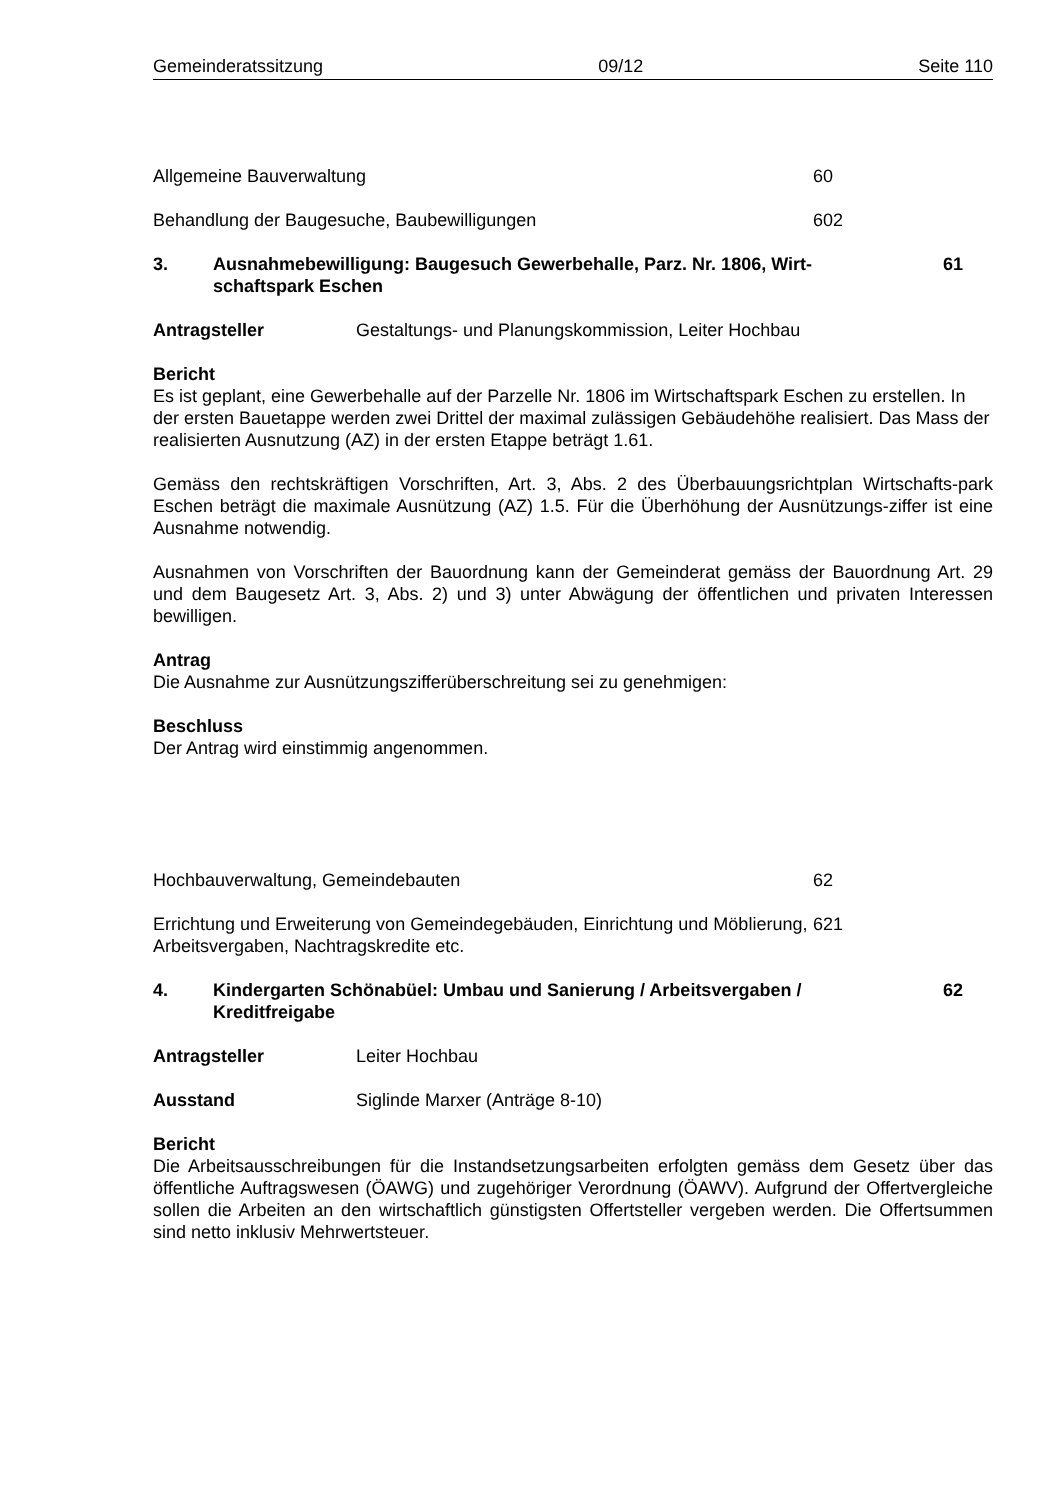Gemeinderatssitzung 09/12 Seite 110
Allgemeine Bauverwaltung 60
Behandlung der Baugesuche, Baubewilligungen 602
3. Ausnahmebewilligung: Baugesuch Gewerbehalle, Parz. Nr. 1806, Wirt-schaftspark Eschen 61
Antragsteller Gestaltungs- und Planungskommission, Leiter Hochbau
Bericht
Es ist geplant, eine Gewerbehalle auf der Parzelle Nr. 1806 im Wirtschaftspark Eschen zu erstellen. In der ersten Bauetappe werden zwei Drittel der maximal zulässigen Gebäudehöhe realisiert. Das Mass der realisierten Ausnutzung (AZ) in der ersten Etappe beträgt 1.61.
Gemäss den rechtskräftigen Vorschriften, Art. 3, Abs. 2 des Überbauungsrichtplan Wirtschafts-park Eschen beträgt die maximale Ausnützung (AZ) 1.5. Für die Überhöhung der Ausnützungs-ziffer ist eine Ausnahme notwendig.
Ausnahmen von Vorschriften der Bauordnung kann der Gemeinderat gemäss der Bauordnung Art. 29 und dem Baugesetz Art. 3, Abs. 2) und 3) unter Abwägung der öffentlichen und privaten Interessen bewilligen.
Antrag
Die Ausnahme zur Ausnützungszifferüberschreitung sei zu genehmigen:
Beschluss
Der Antrag wird einstimmig angenommen.
Hochbauverwaltung, Gemeindebauten 62
Errichtung und Erweiterung von Gemeindegebäuden, Einrichtung und Möblierung, Arbeitsvergaben, Nachtragskredite etc. 621
4. Kindergarten Schönabüel: Umbau und Sanierung / Arbeitsvergaben / Kreditfreigabe 62
Antragsteller Leiter Hochbau
Ausstand Siglinde Marxer (Anträge 8-10)
Bericht
Die Arbeitsausschreibungen für die Instandsetzungsarbeiten erfolgten gemäss dem Gesetz über das öffentliche Auftragswesen (ÖAWG) und zugehöriger Verordnung (ÖAWV). Aufgrund der Offertvergleiche sollen die Arbeiten an den wirtschaftlich günstigsten Offertsteller vergeben werden. Die Offertsummen sind netto inklusiv Mehrwertsteuer.